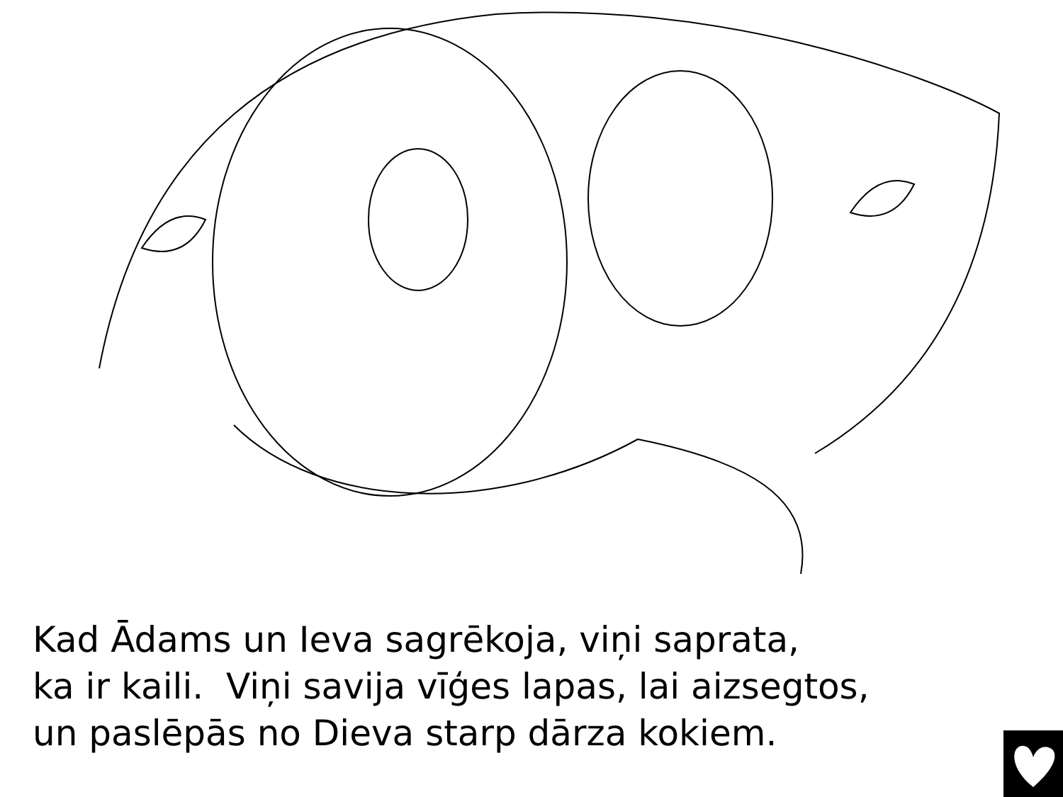Kad Ādams un Ieva sagrēkoja, viņi saprata,
ka ir kaili. Viņi savija vīģes lapas, lai aizsegtos,
un paslēpās no Dieva starp dārza kokiem.